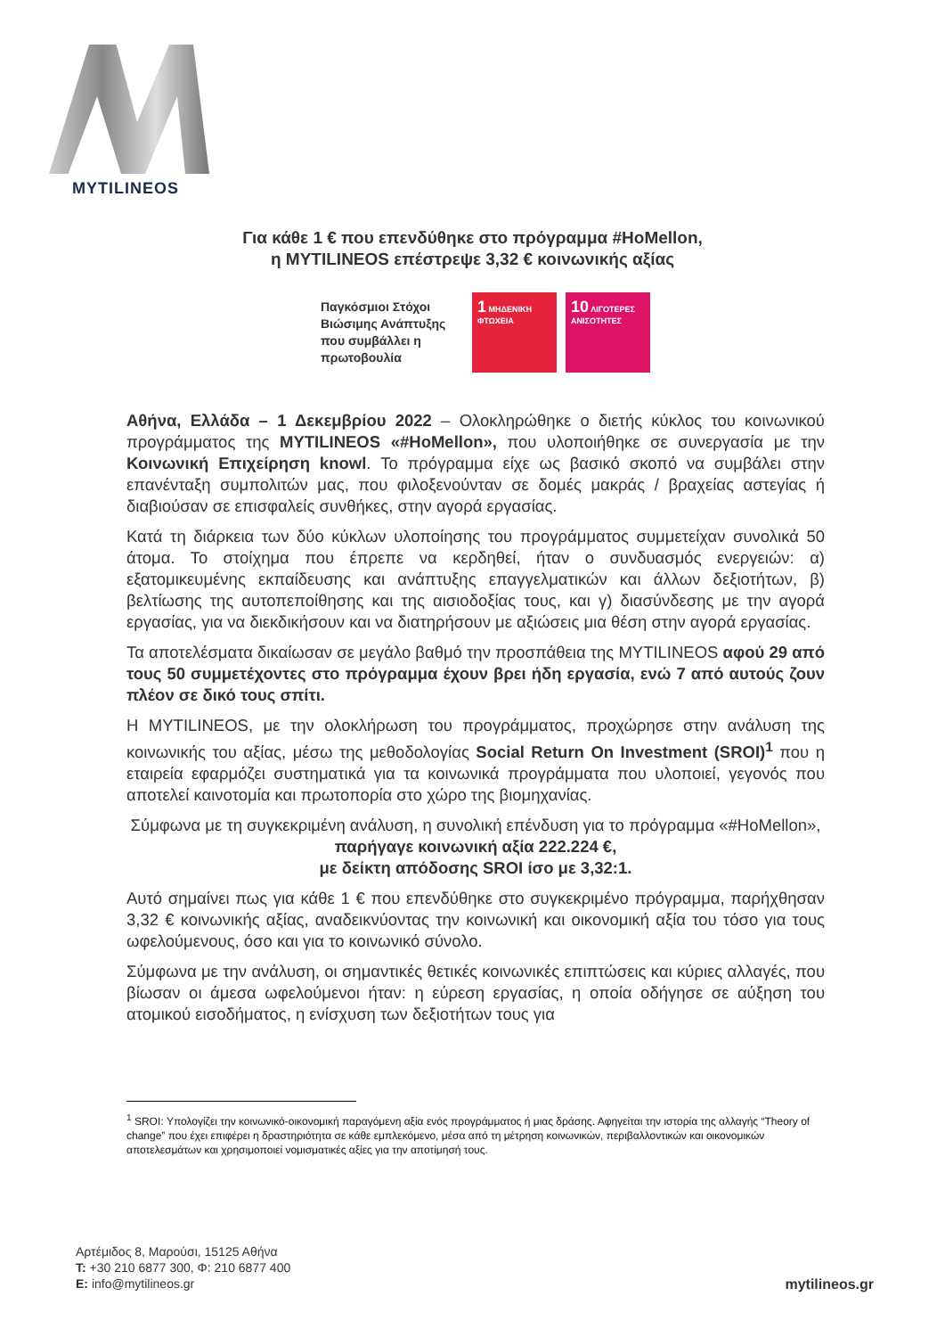MYTILINEOS
Για κάθε 1 € που επενδύθηκε στο πρόγραμμα #HoMellon,
η MYTILINEOS επέστρεψε 3,32 € κοινωνικής αξίας
Παγκόσμιοι Στόχοι Βιώσιμης Ανάπτυξης που συμβάλλει η πρωτοβουλία
1 ΜΗΔΕΝΙΚΗ ΦΤΩΧΕΙΑ
10 ΛΙΓΟΤΕΡΕΣ ΑΝΙΣΟΤΗΤΕΣ
Αθήνα, Ελλάδα – 1 Δεκεμβρίου 2022 – Ολοκληρώθηκε ο διετής κύκλος του κοινωνικού προγράμματος της MYTILINEOS «#HoMellon», που υλοποιήθηκε σε συνεργασία με την Κοινωνική Επιχείρηση knowl. Το πρόγραμμα είχε ως βασικό σκοπό να συμβάλει στην επανένταξη συμπολιτών μας, που φιλοξενούνταν σε δομές μακράς / βραχείας αστεγίας ή διαβιούσαν σε επισφαλείς συνθήκες, στην αγορά εργασίας.
Κατά τη διάρκεια των δύο κύκλων υλοποίησης του προγράμματος συμμετείχαν συνολικά 50 άτομα. Το στοίχημα που έπρεπε να κερδηθεί, ήταν ο συνδυασμός ενεργειών: α) εξατομικευμένης εκπαίδευσης και ανάπτυξης επαγγελματικών και άλλων δεξιοτήτων, β) βελτίωσης της αυτοπεποίθησης και της αισιοδοξίας τους, και γ) διασύνδεσης με την αγορά εργασίας, για να διεκδικήσουν και να διατηρήσουν με αξιώσεις μια θέση στην αγορά εργασίας.
Τα αποτελέσματα δικαίωσαν σε μεγάλο βαθμό την προσπάθεια της MYTILINEOS αφού 29 από τους 50 συμμετέχοντες στο πρόγραμμα έχουν βρει ήδη εργασία, ενώ 7 από αυτούς ζουν πλέον σε δικό τους σπίτι.
Η MYTILINEOS, με την ολοκλήρωση του προγράμματος, προχώρησε στην ανάλυση της κοινωνικής του αξίας, μέσω της μεθοδολογίας Social Return On Investment (SROI)<sup>1</sup> που η εταιρεία εφαρμόζει συστηματικά για τα κοινωνικά προγράμματα που υλοποιεί, γεγονός που αποτελεί καινοτομία και πρωτοπορία στο χώρο της βιομηχανίας.
Σύμφωνα με τη συγκεκριμένη ανάλυση, η συνολική επένδυση για το πρόγραμμα «#HoMellon», παρήγαγε κοινωνική αξία 222.224 €,
με δείκτη απόδοσης SROI ίσο με 3,32:1.
Αυτό σημαίνει πως για κάθε 1 € που επενδύθηκε στο συγκεκριμένο πρόγραμμα, παρήχθησαν 3,32 € κοινωνικής αξίας, αναδεικνύοντας την κοινωνική και οικονομική αξία του τόσο για τους ωφελούμενους, όσο και για το κοινωνικό σύνολο.
Σύμφωνα με την ανάλυση, οι σημαντικές θετικές κοινωνικές επιπτώσεις και κύριες αλλαγές, που βίωσαν οι άμεσα ωφελούμενοι ήταν: η εύρεση εργασίας, η οποία οδήγησε σε αύξηση του ατομικού εισοδήματος, η ενίσχυση των δεξιοτήτων τους για
<sup>1</sup> SROI: Υπολογίζει την κοινωνικό-οικονομική παραγόμενη αξία ενός προγράμματος ή μιας δράσης. Αφηγείται την ιστορία της αλλαγής “Theory of change” που έχει επιφέρει η δραστηριότητα σε κάθε εμπλεκόμενο, μέσα από τη μέτρηση κοινωνικών, περιβαλλοντικών και οικονομικών αποτελεσμάτων και χρησιμοποιεί νομισματικές αξίες για την αποτίμησή τους.
Αρτέμιδος 8, Μαρούσι, 15125 Αθήνα
T: +30 210 6877 300, Φ: 210 6877 400
E: info@mytilineos.gr
mytilineos.gr